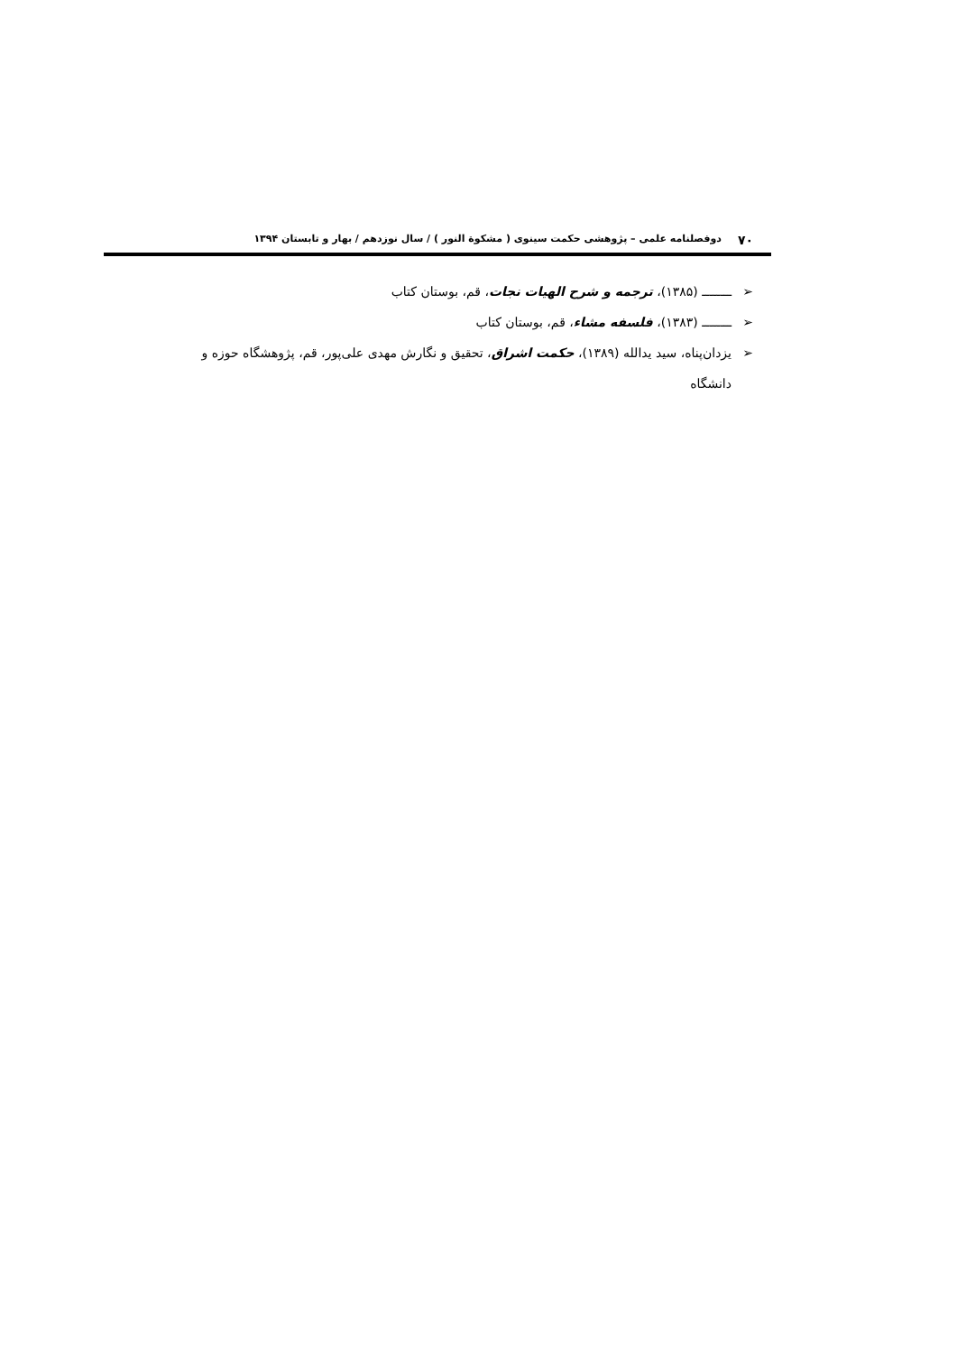۷۰ دوفصلنامه علمی – پژوهشی حکمت سینوی ( مشکوة النور ) / سال نوزدهم / بهار و تابستان ۱۳۹۴
➢ ــــــــ (۱۳۸۵)، ترجمه و شرح الهیات نجات، قم، بوستان کتاب
➢ ــــــــ (۱۳۸۳)، فلسفه مشاء، قم، بوستان کتاب
➢ یزدان‌پناه، سید یدالله (۱۳۸۹)، حکمت اشراق، تحقیق و نگارش مهدی علی‌پور، قم، پژوهشگاه حوزه و دانشگاه